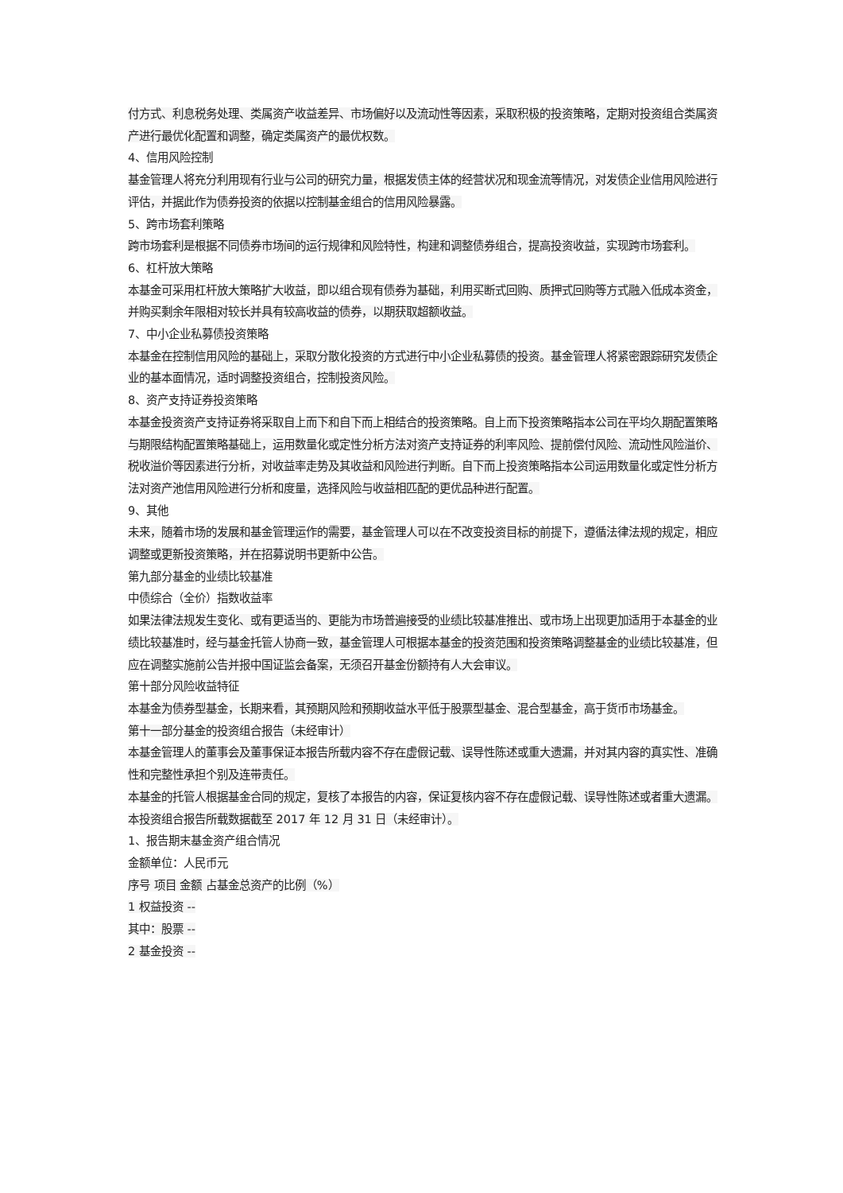付方式、利息税务处理、类属资产收益差异、市场偏好以及流动性等因素，采取积极的投资策略，定期对投资组合类属资产进行最优化配置和调整，确定类属资产的最优权数。
4、信用风险控制
基金管理人将充分利用现有行业与公司的研究力量，根据发债主体的经营状况和现金流等情况，对发债企业信用风险进行评估，并据此作为债券投资的依据以控制基金组合的信用风险暴露。
5、跨市场套利策略
跨市场套利是根据不同债券市场间的运行规律和风险特性，构建和调整债券组合，提高投资收益，实现跨市场套利。
6、杠杆放大策略
本基金可采用杠杆放大策略扩大收益，即以组合现有债券为基础，利用买断式回购、质押式回购等方式融入低成本资金，并购买剩余年限相对较长并具有较高收益的债券，以期获取超额收益。
7、中小企业私募债投资策略
本基金在控制信用风险的基础上，采取分散化投资的方式进行中小企业私募债的投资。基金管理人将紧密跟踪研究发债企业的基本面情况，适时调整投资组合，控制投资风险。
8、资产支持证券投资策略
本基金投资资产支持证券将采取自上而下和自下而上相结合的投资策略。自上而下投资策略指本公司在平均久期配置策略与期限结构配置策略基础上，运用数量化或定性分析方法对资产支持证券的利率风险、提前偿付风险、流动性风险溢价、税收溢价等因素进行分析，对收益率走势及其收益和风险进行判断。自下而上投资策略指本公司运用数量化或定性分析方法对资产池信用风险进行分析和度量，选择风险与收益相匹配的更优品种进行配置。
9、其他
未来，随着市场的发展和基金管理运作的需要，基金管理人可以在不改变投资目标的前提下，遵循法律法规的规定，相应调整或更新投资策略，并在招募说明书更新中公告。
第九部分基金的业绩比较基准
中债综合（全价）指数收益率
如果法律法规发生变化、或有更适当的、更能为市场普遍接受的业绩比较基准推出、或市场上出现更加适用于本基金的业绩比较基准时，经与基金托管人协商一致，基金管理人可根据本基金的投资范围和投资策略调整基金的业绩比较基准，但应在调整实施前公告并报中国证监会备案，无须召开基金份额持有人大会审议。
第十部分风险收益特征
本基金为债券型基金，长期来看，其预期风险和预期收益水平低于股票型基金、混合型基金，高于货币市场基金。
第十一部分基金的投资组合报告（未经审计）
本基金管理人的董事会及董事保证本报告所载内容不存在虚假记载、误导性陈述或重大遗漏，并对其内容的真实性、准确性和完整性承担个别及连带责任。
本基金的托管人根据基金合同的规定，复核了本报告的内容，保证复核内容不存在虚假记载、误导性陈述或者重大遗漏。
本投资组合报告所载数据截至 2017 年 12 月 31 日（未经审计）。
1、报告期末基金资产组合情况
金额单位：人民币元
序号 项目 金额 占基金总资产的比例（%）
1 权益投资 --
其中：股票 --
2 基金投资 --